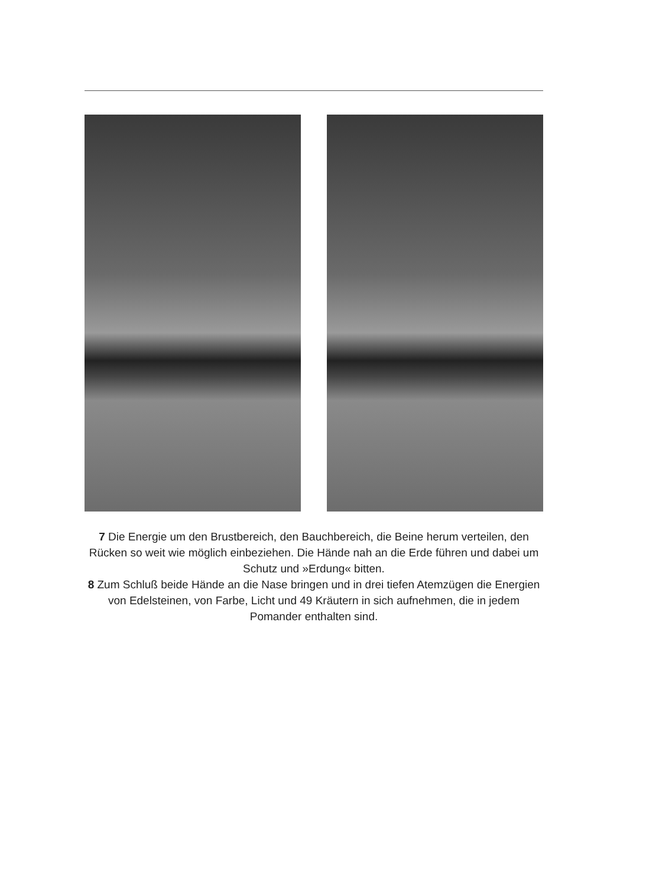7 Die Energie um den Brustbereich, den Bauchbereich, die Beine herum verteilen, den Rücken so weit wie möglich einbeziehen. Die Hände nah an die Erde führen und dabei um Schutz und »Erdung« bitten.
8 Zum Schluß beide Hände an die Nase bringen und in drei tiefen Atemzügen die Energien von Edelsteinen, von Farbe, Licht und 49 Kräutern in sich aufnehmen, die in jedem Pomander enthalten sind.